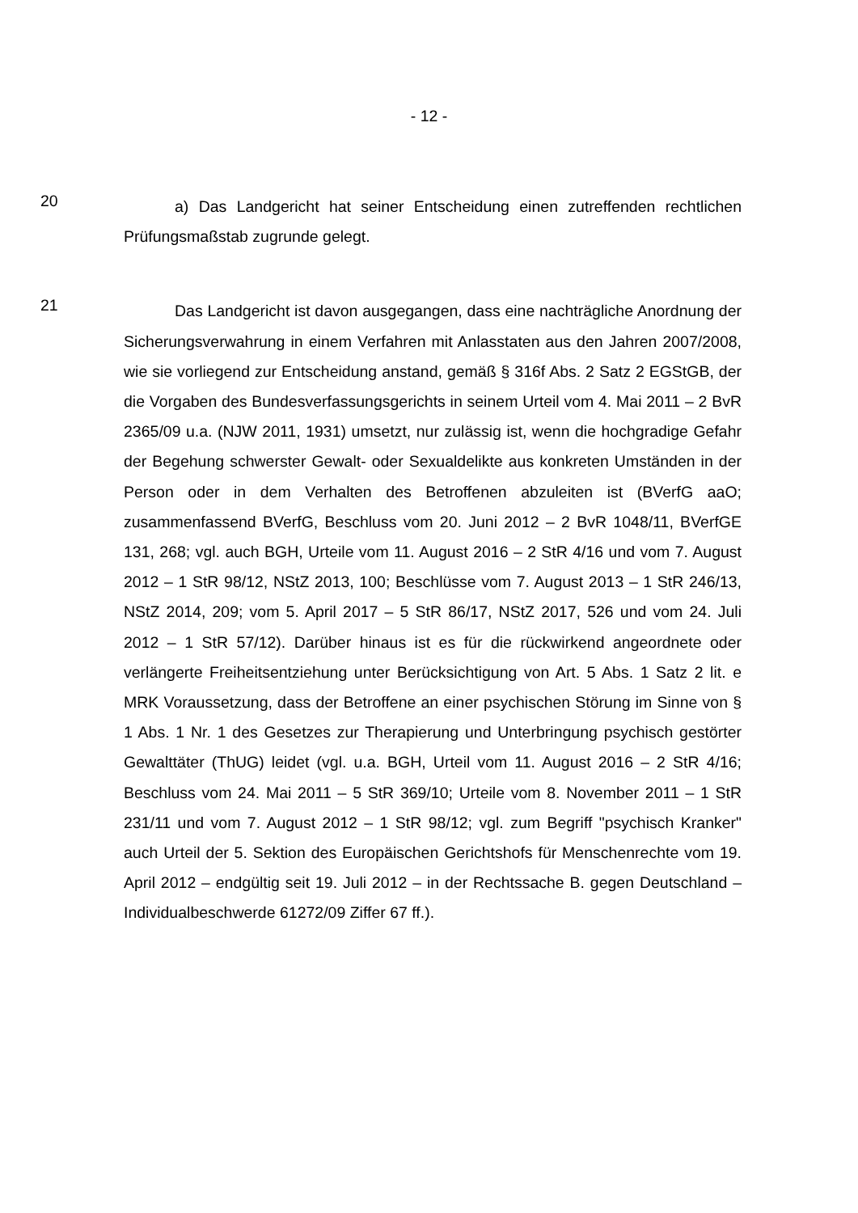- 12 -
20
a) Das Landgericht hat seiner Entscheidung einen zutreffenden recht­lichen Prüfungsmaßstab zugrunde gelegt.
21
Das Landgericht ist davon ausgegangen, dass eine nachträgliche Anord­nung der Sicherungsverwahrung in einem Verfahren mit Anlasstaten aus den Jahren 2007/2008, wie sie vorliegend zur Entscheidung anstand, gemäß § 316f Abs. 2 Satz 2 EGStGB, der die Vorgaben des Bundesverfassungsgerichts in seinem Urteil vom 4. Mai 2011 – 2 BvR 2365/09 u.a. (NJW 2011, 1931) um­setzt, nur zulässig ist, wenn die hochgradige Gefahr der Begehung schwerster Gewalt- oder Sexualdelikte aus konkreten Umständen in der Person oder in dem Verhalten des Betroffenen abzuleiten ist (BVerfG aaO; zusammenfassend BVerfG, Beschluss vom 20. Juni 2012 – 2 BvR 1048/11, BVerfGE 131, 268; vgl. auch BGH, Urteile vom 11. August 2016 – 2 StR 4/16 und vom 7. August 2012 – 1 StR 98/12, NStZ 2013, 100; Beschlüsse vom 7. August 2013 – 1 StR 246/13, NStZ 2014, 209; vom 5. April 2017 – 5 StR 86/17, NStZ 2017, 526 und vom 24. Juli 2012 – 1 StR 57/12). Darüber hinaus ist es für die rückwirkend an­geordnete oder verlängerte Freiheitsentziehung unter Berücksichtigung von Art. 5 Abs. 1 Satz 2 lit. e MRK Voraussetzung, dass der Betroffene an einer psychischen Störung im Sinne von § 1 Abs. 1 Nr. 1 des Gesetzes zur Therapie­rung und Unterbringung psychisch gestörter Gewalttäter (ThUG) leidet (vgl. u.a. BGH, Urteil vom 11. August 2016 – 2 StR 4/16; Beschluss vom 24. Mai 2011 – 5 StR 369/10; Urteile vom 8. November 2011 – 1 StR 231/11 und vom 7. August 2012 – 1 StR 98/12; vgl. zum Begriff "psychisch Kranker" auch Urteil der 5. Sektion des Europäischen Gerichtshofs für Menschenrechte vom 19. April 2012 – endgültig seit 19. Juli 2012 – in der Rechtssache B. gegen Deutschland – Individualbeschwerde 61272/09 Ziffer 67 ff.).